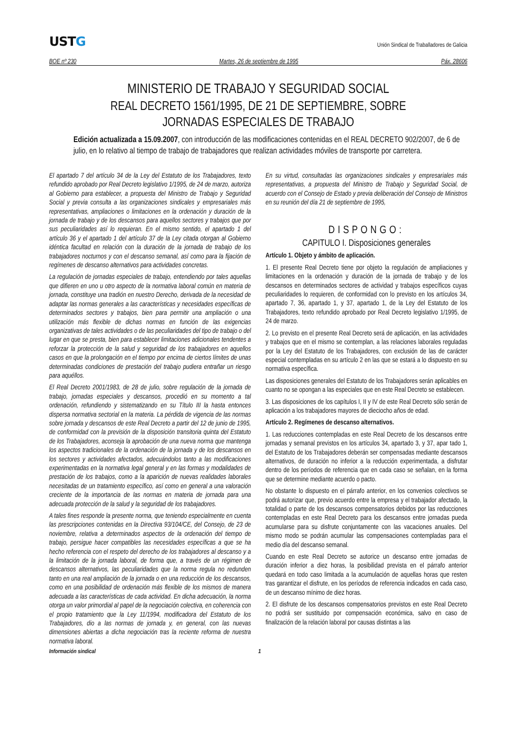USTG
Unión Sindical de Traballadores de Galicia
BOE nº 230 Martes, 26 de septiembre de 1995 Páx. 28606
MINISTERIO DE TRABAJO Y SEGURIDAD SOCIAL
REAL DECRETO 1561/1995, DE 21 DE SEPTIEMBRE, SOBRE
JORNADAS ESPECIALES DE TRABAJO
Edición actualizada a 15.09.2007, con introducción de las modificaciones contenidas en el REAL DECRETO 902/2007, de 6 de julio, en lo relativo al tiempo de trabajo de trabajadores que realizan actividades móviles de transporte por carretera.
El apartado 7 del artículo 34 de la Ley del Estatuto de los Trabajadores, texto refundido aprobado por Real Decreto legislativo 1/1995, de 24 de marzo, autoriza al Gobierno para establecer, a propuesta del Ministro de Trabajo y Seguridad Social y previa consulta a las organizaciones sindicales y empresariales más representativas, ampliaciones o limitaciones en la ordenación y duración de la jornada de trabajo y de los descansos para aquellos sectores y trabajos que por sus peculiaridades así lo requieran. En el mismo sentido, el apartado 1 del artículo 36 y el apartado 1 del artículo 37 de la Ley citada otorgan al Gobierno idéntica facultad en relación con la duración de la jornada de trabajo de los trabajadores nocturnos y con el descanso semanal, así como para la fijación de regímenes de descanso alternativos para actividades concretas.
La regulación de jornadas especiales de trabajo, entendiendo por tales aquellas que difieren en uno u otro aspecto de la normativa laboral común en materia de jornada, constituye una tradión en nuestro Derecho, derivada de la necesidad de adaptar las normas generales a las características y necesidades específicas de determinados sectores y trabajos, bien para permitir una ampliación o una utilización más flexible de dichas normas en función de las exigencias organizativas de tales actividades o de las peculiaridades del tipo de trabajo o del lugar en que se presta, bien para establecer limitaciones adicionales tendentes a reforzar la protección de la salud y seguridad de los trabajadores en aquellos casos en que la prolongación en el tiempo por encima de ciertos límites de unas determinadas condiciones de prestación del trabajo pudiera entrañar un riesgo para aquéllos.
El Real Decreto 2001/1983, de 28 de julio, sobre regulación de la jornada de trabajo, jornadas especiales y descansos, procedió en su momento a tal ordenación, refundiendo y sistematizando en su Título III la hasta entonces dispersa normativa sectorial en la materia. La pérdida de vigencia de las normas sobre jornada y descansos de este Real Decreto a partir del 12 de junio de 1995, de conformidad con la previsión de la disposición transitoria quinta del Estatuto de los Trabajadores, aconseja la aprobación de una nueva norma que mantenga los aspectos tradicionales de la ordenación de la jornada y de los descansos en los sectores y actividades afectados, adecuándolos tanto a las modificaciones experimentadas en la normativa legal general y en las formas y modalidades de prestación de los trabajos, como a la aparición de nuevas realidades laborales necesitadas de un tratamiento específico, así como en general a una valoración creciente de la importancia de las normas en materia de jornada para una adecuada protección de la salud y la seguridad de los trabajadores.
A tales fines responde la presente norma, que teniendo especialmente en cuenta las prescripciones contenidas en la Directiva 93/104/CE, del Consejo, de 23 de noviembre, relativa a determinados aspectos de la ordenación del tiempo de trabajo, persigue hacer compatibles las necesidades específicas a que se ha hecho referencia con el respeto del derecho de los trabajadores al descanso y a la limitación de la jornada laboral, de forma que, a través de un régimen de descansos alternativos, las peculiaridades que la norma regula no redunden tanto en una real ampliación de la jornada o en una reducción de los descansos, como en una posibilidad de ordenación más flexible de los mismos de manera adecuada a las características de cada actividad. En dicha adecuación, la norma otorga un valor primordial al papel de la negociación colectiva, en coherencia con el propio tratamiento que la Ley 11/1994, modificadora del Estatuto de los Trabajadores, dio a las normas de jornada y, en general, con las nuevas dimensiones abiertas a dicha negociación tras la reciente reforma de nuestra normativa laboral.
En su virtud, consultadas las organizaciones sindicales y empresariales más representativas, a propuesta del Ministro de Trabajo y Seguridad Social, de acuerdo con el Consejo de Estado y previa deliberación del Consejo de Ministros en su reunión del día 21 de septiembre de 1995,
DISPONGO:
CAPITULO I. Disposiciones generales
Artículo 1. Objeto y ámbito de aplicación.
1. El presente Real Decreto tiene por objeto la regulación de ampliaciones y limitaciones en la ordenación y duración de la jornada de trabajo y de los descansos en determinados sectores de actividad y trabajos específicos cuyas peculiaridades lo requieren, de conformidad con lo previsto en los artículos 34, apartado 7, 36, apartado 1, y 37, apartado 1, de la Ley del Estatuto de los Trabajadores, texto refundido aprobado por Real Decreto legislativo 1/1995, de 24 de marzo.
2. Lo previsto en el presente Real Decreto será de aplicación, en las actividades y trabajos que en el mismo se contemplan, a las relaciones laborales reguladas por la Ley del Estatuto de los Trabajadores, con exclusión de las de carácter especial contempladas en su artículo 2 en las que se estará a lo dispuesto en su normativa específica.
Las disposiciones generales del Estatuto de los Trabajadores serán aplicables en cuanto no se opongan a las especiales que en este Real Decreto se establecen.
3. Las disposiciones de los capítulos I, II y IV de este Real Decreto sólo serán de aplicación a los trabajadores mayores de dieciocho años de edad.
Artículo 2. Regímenes de descanso alternativos.
1. Las reducciones contempladas en este Real Decreto de los descansos entre jornadas y semanal previstos en los artículos 34, apartado 3, y 37, apar tado 1, del Estatuto de los Trabajadores deberán ser compensadas mediante descansos alternativos, de duración no inferior a la reducción experimentada, a disfrutar dentro de los períodos de referencia que en cada caso se señalan, en la forma que se determine mediante acuerdo o pacto.
No obstante lo dispuesto en el párrafo anterior, en los convenios colectivos se podrá autorizar que, previo acuerdo entre la empresa y el trabajador afectado, la totalidad o parte de los descansos compensatorios debidos por las reducciones contempladas en este Real Decreto para los descansos entre jornadas pueda acumularse para su disfrute conjuntamente con las vacaciones anuales. Del mismo modo se podrán acumular las compensaciones contempladas para el medio día del descanso semanal.
Cuando en este Real Decreto se autorice un descanso entre jornadas de duración inferior a diez horas, la posibilidad prevista en el párrafo anterior quedará en todo caso limitada a la acumulación de aquellas horas que resten tras garantizar el disfrute, en los períodos de referencia indicados en cada caso, de un descanso mínimo de diez horas.
2. El disfrute de los descansos compensatorios previstos en este Real Decreto no podrá ser sustituido por compensación económica, salvo en caso de finalización de la relación laboral por causas distintas a las
Información sindical 1